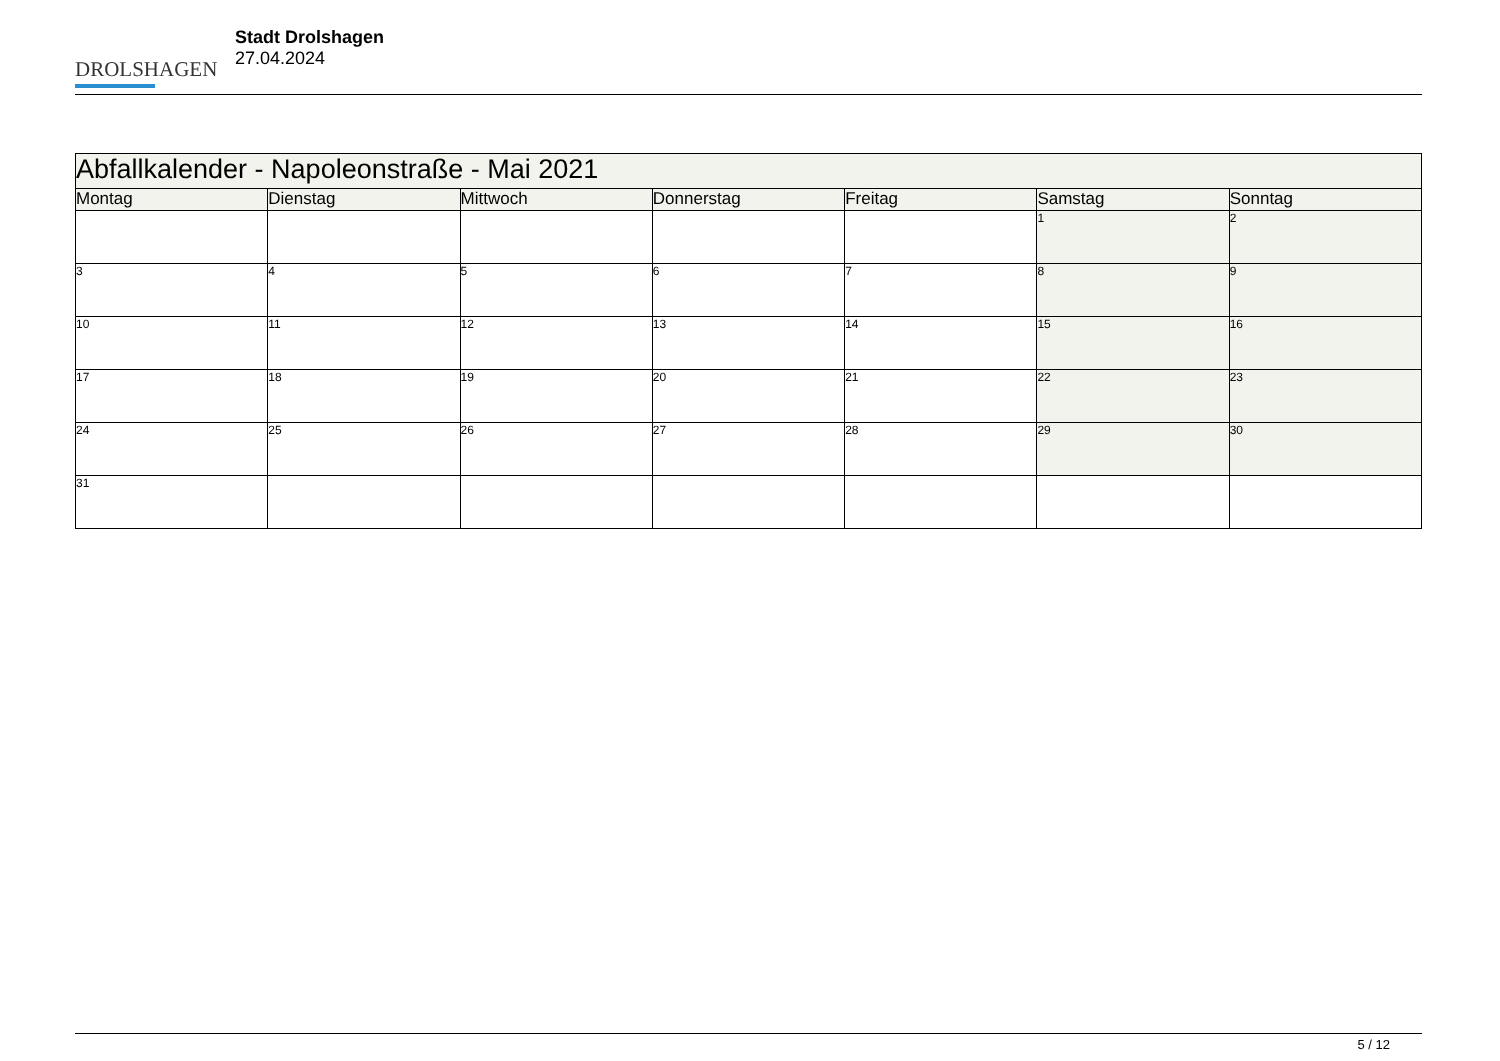DROLSHAGEN
Stadt Drolshagen
27.04.2024
| Abfallkalender - Napoleonstraße - Mai 2021 | | | | | | |
| --- | --- | --- | --- | --- | --- | --- |
| Montag | Dienstag | Mittwoch | Donnerstag | Freitag | Samstag | Sonntag |
| | | | | | 1 | 2 |
| 3 | 4 | 5 | 6 | 7 | 8 | 9 |
| 10 | 11 | 12 | 13 | 14 | 15 | 16 |
| 17 | 18 | 19 | 20 | 21 | 22 | 23 |
| 24 | 25 | 26 | 27 | 28 | 29 | 30 |
| 31 | | | | | | |
5 / 12